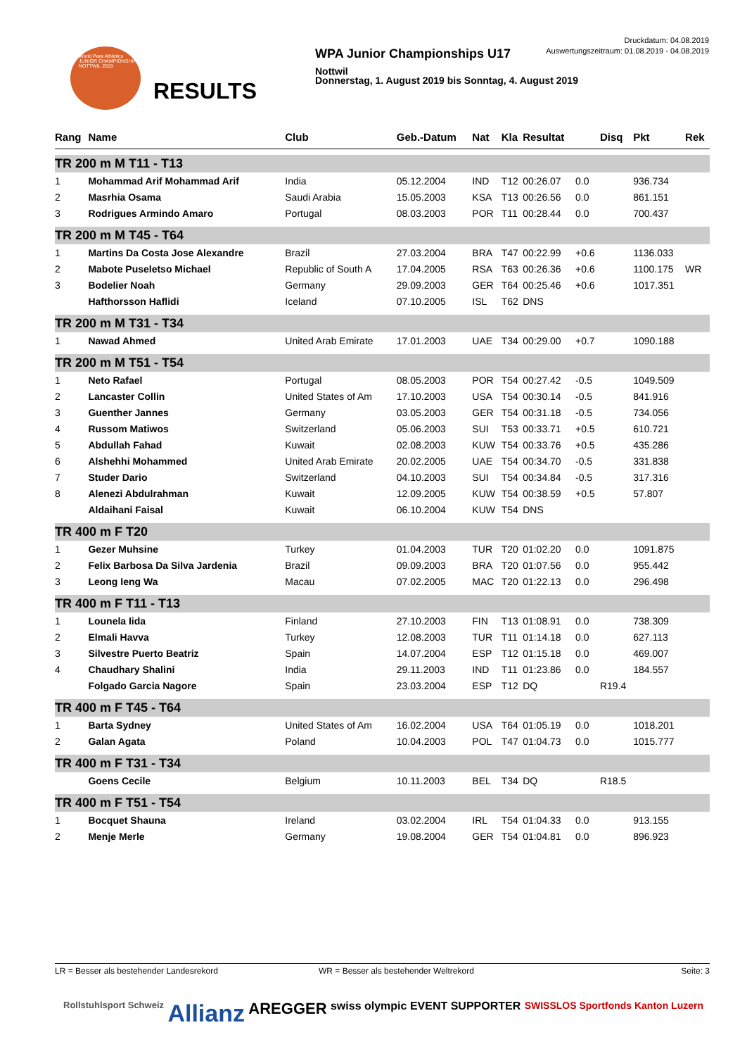Druckdatum: 04.08.2019
Auswertungszeitraum: 01.08.2019 - 04.08.2019
World Para Athletics
JUNIOR CHAMPIONSHIPS
NOTTWIL 2019
RESULTS
WPA Junior Championships U17
Nottwil
Donnerstag, 1. August 2019 bis Sonntag, 4. August 2019
| Rang | Name | Club | Geb.-Datum | Nat | Kla | Resultat | | Disq | Pkt | Rek |
| --- | --- | --- | --- | --- | --- | --- | --- | --- | --- | --- |
| TR 200 m M T11 - T13 | | | | | | | | | | |
| 1 | Mohammad Arif Mohammad Arif | India | 05.12.2004 | IND | T12 | 00:26.07 | 0.0 | | 936.734 | |
| 2 | Masrhia Osama | Saudi Arabia | 15.05.2003 | KSA | T13 | 00:26.56 | 0.0 | | 861.151 | |
| 3 | Rodrigues Armindo Amaro | Portugal | 08.03.2003 | POR | T11 | 00:28.44 | 0.0 | | 700.437 | |
| TR 200 m M T45 - T64 | | | | | | | | | | |
| 1 | Martins Da Costa Jose Alexandre | Brazil | 27.03.2004 | BRA | T47 | 00:22.99 | +0.6 | | 1136.033 | |
| 2 | Mabote Puseletso Michael | Republic of South A | 17.04.2005 | RSA | T63 | 00:26.36 | +0.6 | | 1100.175 | WR |
| 3 | Bodelier Noah | Germany | 29.09.2003 | GER | T64 | 00:25.46 | +0.6 | | 1017.351 | |
| | Hafthorsson Haflidi | Iceland | 07.10.2005 | ISL | T62 | DNS | | | | |
| TR 200 m M T31 - T34 | | | | | | | | | | |
| 1 | Nawad Ahmed | United Arab Emirate | 17.01.2003 | UAE | T34 | 00:29.00 | +0.7 | | 1090.188 | |
| TR 200 m M T51 - T54 | | | | | | | | | | |
| 1 | Neto Rafael | Portugal | 08.05.2003 | POR | T54 | 00:27.42 | -0.5 | | 1049.509 | |
| 2 | Lancaster Collin | United States of Am | 17.10.2003 | USA | T54 | 00:30.14 | -0.5 | | 841.916 | |
| 3 | Guenther Jannes | Germany | 03.05.2003 | GER | T54 | 00:31.18 | -0.5 | | 734.056 | |
| 4 | Russom Matiwos | Switzerland | 05.06.2003 | SUI | T53 | 00:33.71 | +0.5 | | 610.721 | |
| 5 | Abdullah Fahad | Kuwait | 02.08.2003 | KUW | T54 | 00:33.76 | +0.5 | | 435.286 | |
| 6 | Alshehhi Mohammed | United Arab Emirate | 20.02.2005 | UAE | T54 | 00:34.70 | -0.5 | | 331.838 | |
| 7 | Studer Dario | Switzerland | 04.10.2003 | SUI | T54 | 00:34.84 | -0.5 | | 317.316 | |
| 8 | Alenezi Abdulrahman | Kuwait | 12.09.2005 | KUW | T54 | 00:38.59 | +0.5 | | 57.807 | |
| | Aldaihani Faisal | Kuwait | 06.10.2004 | KUW | T54 | DNS | | | | |
| TR 400 m F T20 | | | | | | | | | | |
| 1 | Gezer Muhsine | Turkey | 01.04.2003 | TUR | T20 | 01:02.20 | 0.0 | | 1091.875 | |
| 2 | Felix Barbosa Da Silva Jardenia | Brazil | 09.09.2003 | BRA | T20 | 01:07.56 | 0.0 | | 955.442 | |
| 3 | Leong Ieng Wa | Macau | 07.02.2005 | MAC | T20 | 01:22.13 | 0.0 | | 296.498 | |
| TR 400 m F T11 - T13 | | | | | | | | | | |
| 1 | Lounela Iida | Finland | 27.10.2003 | FIN | T13 | 01:08.91 | 0.0 | | 738.309 | |
| 2 | Elmali Havva | Turkey | 12.08.2003 | TUR | T11 | 01:14.18 | 0.0 | | 627.113 | |
| 3 | Silvestre Puerto Beatriz | Spain | 14.07.2004 | ESP | T12 | 01:15.18 | 0.0 | | 469.007 | |
| 4 | Chaudhary Shalini | India | 29.11.2003 | IND | T11 | 01:23.86 | 0.0 | | 184.557 | |
| | Folgado Garcia Nagore | Spain | 23.03.2004 | ESP | T12 | DQ | | R19.4 | | |
| TR 400 m F T45 - T64 | | | | | | | | | | |
| 1 | Barta Sydney | United States of Am | 16.02.2004 | USA | T64 | 01:05.19 | 0.0 | | 1018.201 | |
| 2 | Galan Agata | Poland | 10.04.2003 | POL | T47 | 01:04.73 | 0.0 | | 1015.777 | |
| TR 400 m F T31 - T34 | | | | | | | | | | |
| | Goens Cecile | Belgium | 10.11.2003 | BEL | T34 | DQ | | R18.5 | | |
| TR 400 m F T51 - T54 | | | | | | | | | | |
| 1 | Bocquet Shauna | Ireland | 03.02.2004 | IRL | T54 | 01:04.33 | 0.0 | | 913.155 | |
| 2 | Menje Merle | Germany | 19.08.2004 | GER | T54 | 01:04.81 | 0.0 | | 896.923 | |
LR = Besser als bestehender Landesrekord WR = Besser als bestehender Weltrekord Seite: 3
Rollstuhlsport Schweiz Allianz AREGGER swiss olympic EVENT SUPPORTER SWISSLOS Sportfonds Kanton Luzern